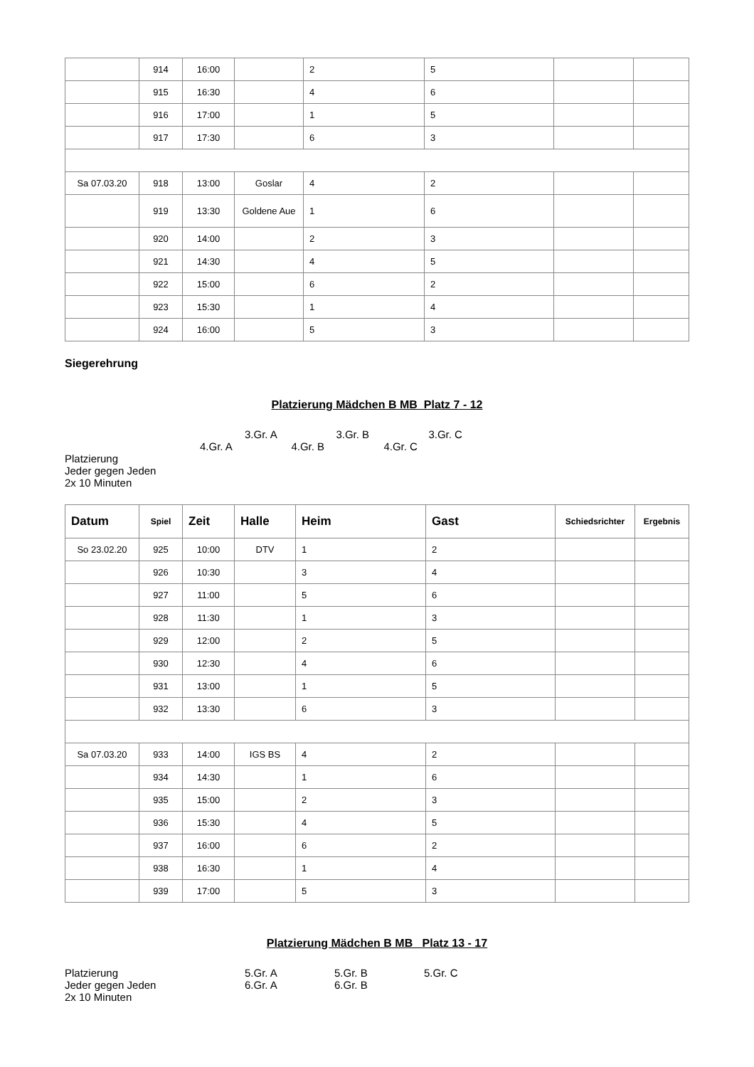| | 914 | 16:00 | | 2 | 5 | | |
| | 915 | 16:30 | | 4 | 6 | | |
| | 916 | 17:00 | | 1 | 5 | | |
| | 917 | 17:30 | | 6 | 3 | | |
| Sa 07.03.20 | 918 | 13:00 | Goslar | 4 | 2 | | |
| | 919 | 13:30 | Goldene Aue | 1 | 6 | | |
| | 920 | 14:00 | | 2 | 3 | | |
| | 921 | 14:30 | | 4 | 5 | | |
| | 922 | 15:00 | | 6 | 2 | | |
| | 923 | 15:30 | | 1 | 4 | | |
| | 924 | 16:00 | | 5 | 3 | | |
Siegerehrung
Platzierung Mädchen B MB Platz 7 - 12
3.Gr. A 3.Gr. B 3.Gr. C
4.Gr. A 4.Gr. B 4.Gr. C
Platzierung
Jeder gegen Jeden
2x 10 Minuten
| Datum | Spiel | Zeit | Halle | Heim | Gast | Schiedsrichter | Ergebnis |
| --- | --- | --- | --- | --- | --- | --- | --- |
| So 23.02.20 | 925 | 10:00 | DTV | 1 | 2 | | |
| | 926 | 10:30 | | 3 | 4 | | |
| | 927 | 11:00 | | 5 | 6 | | |
| | 928 | 11:30 | | 1 | 3 | | |
| | 929 | 12:00 | | 2 | 5 | | |
| | 930 | 12:30 | | 4 | 6 | | |
| | 931 | 13:00 | | 1 | 5 | | |
| | 932 | 13:30 | | 6 | 3 | | |
| Sa 07.03.20 | 933 | 14:00 | IGS BS | 4 | 2 | | |
| | 934 | 14:30 | | 1 | 6 | | |
| | 935 | 15:00 | | 2 | 3 | | |
| | 936 | 15:30 | | 4 | 5 | | |
| | 937 | 16:00 | | 6 | 2 | | |
| | 938 | 16:30 | | 1 | 4 | | |
| | 939 | 17:00 | | 5 | 3 | | |
Platzierung Mädchen B MB Platz 13 - 17
Platzierung 5.Gr. A 5.Gr. B 5.Gr. C Jeder gegen Jeden 6.Gr. A 6.Gr. B 2x 10 Minuten